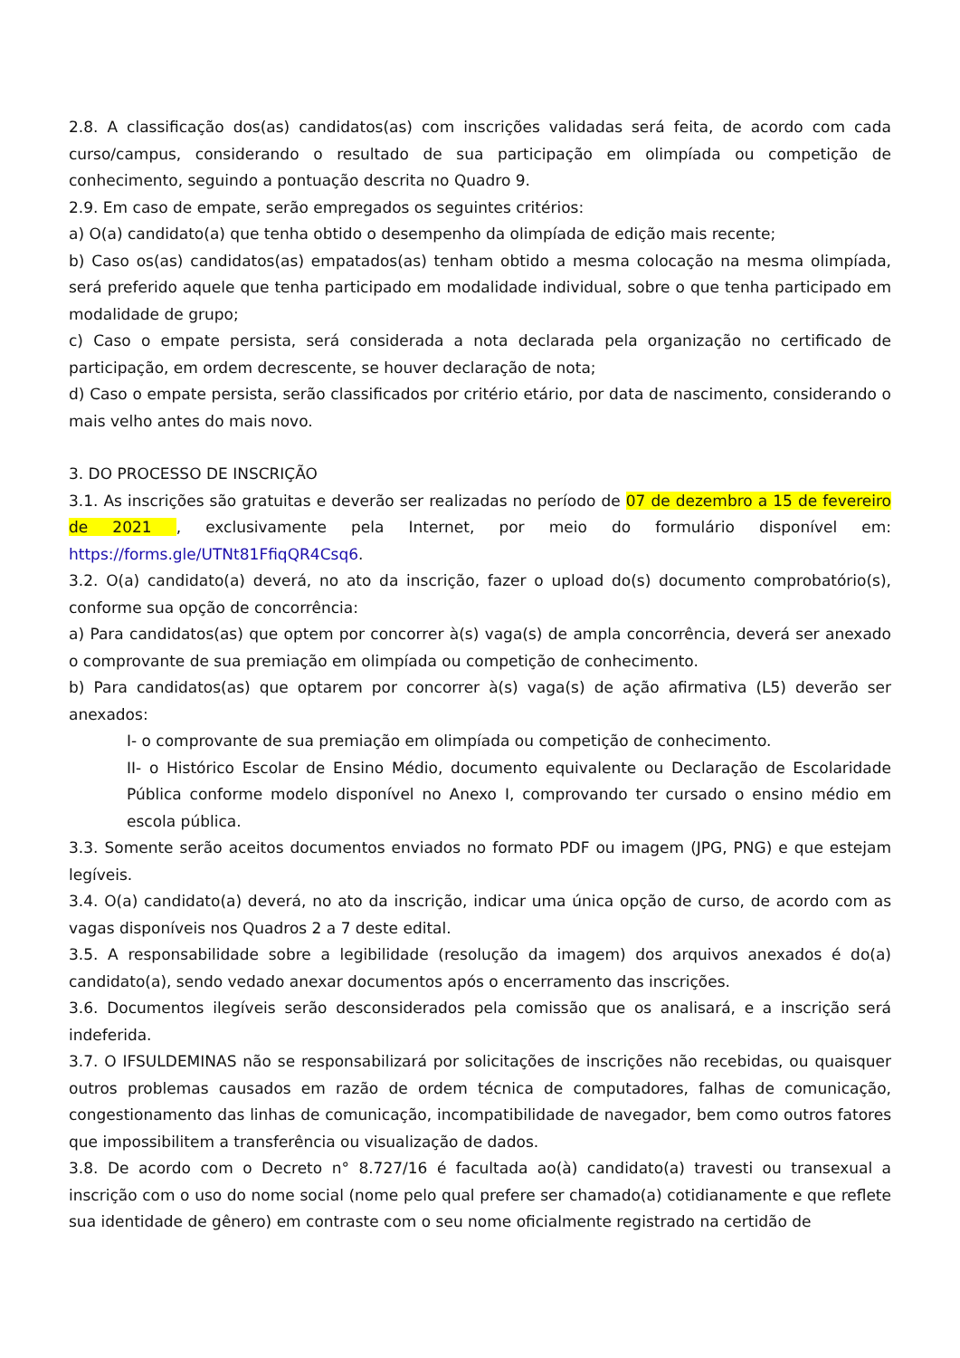2.8. A classificação dos(as) candidatos(as) com inscrições validadas será feita, de acordo com cada curso/campus, considerando o resultado de sua participação em olimpíada ou competição de conhecimento, seguindo a pontuação descrita no Quadro 9.
2.9. Em caso de empate, serão empregados os seguintes critérios:
a) O(a) candidato(a) que tenha obtido o desempenho da olimpíada de edição mais recente;
b) Caso os(as) candidatos(as) empatados(as) tenham obtido a mesma colocação na mesma olimpíada, será preferido aquele que tenha participado em modalidade individual, sobre o que tenha participado em modalidade de grupo;
c) Caso o empate persista, será considerada a nota declarada pela organização no certificado de participação, em ordem decrescente, se houver declaração de nota;
d) Caso o empate persista, serão classificados por critério etário, por data de nascimento, considerando o mais velho antes do mais novo.
3. DO PROCESSO DE INSCRIÇÃO
3.1. As inscrições são gratuitas e deverão ser realizadas no período de 07 de dezembro a 15 de fevereiro de 2021 , exclusivamente pela Internet, por meio do formulário disponível em: https://forms.gle/UTNt81FfiqQR4Csq6.
3.2. O(a) candidato(a) deverá, no ato da inscrição, fazer o upload do(s) documento comprobatório(s), conforme sua opção de concorrência:
a) Para candidatos(as) que optem por concorrer à(s) vaga(s) de ampla concorrência, deverá ser anexado o comprovante de sua premiação em olimpíada ou competição de conhecimento.
b) Para candidatos(as) que optarem por concorrer à(s) vaga(s) de ação afirmativa (L5) deverão ser anexados:
I- o comprovante de sua premiação em olimpíada ou competição de conhecimento.
II- o Histórico Escolar de Ensino Médio, documento equivalente ou Declaração de Escolaridade Pública conforme modelo disponível no Anexo I, comprovando ter cursado o ensino médio em escola pública.
3.3. Somente serão aceitos documentos enviados no formato PDF ou imagem (JPG, PNG) e que estejam legíveis.
3.4. O(a) candidato(a) deverá, no ato da inscrição, indicar uma única opção de curso, de acordo com as vagas disponíveis nos Quadros 2 a 7 deste edital.
3.5. A responsabilidade sobre a legibilidade (resolução da imagem) dos arquivos anexados é do(a) candidato(a), sendo vedado anexar documentos após o encerramento das inscrições.
3.6. Documentos ilegíveis serão desconsiderados pela comissão que os analisará, e a inscrição será indeferida.
3.7. O IFSULDEMINAS não se responsabilizará por solicitações de inscrições não recebidas, ou quaisquer outros problemas causados em razão de ordem técnica de computadores, falhas de comunicação, congestionamento das linhas de comunicação, incompatibilidade de navegador, bem como outros fatores que impossibilitem a transferência ou visualização de dados.
3.8. De acordo com o Decreto n° 8.727/16 é facultada ao(à) candidato(a) travesti ou transexual a inscrição com o uso do nome social (nome pelo qual prefere ser chamado(a) cotidianamente e que reflete sua identidade de gênero) em contraste com o seu nome oficialmente registrado na certidão de